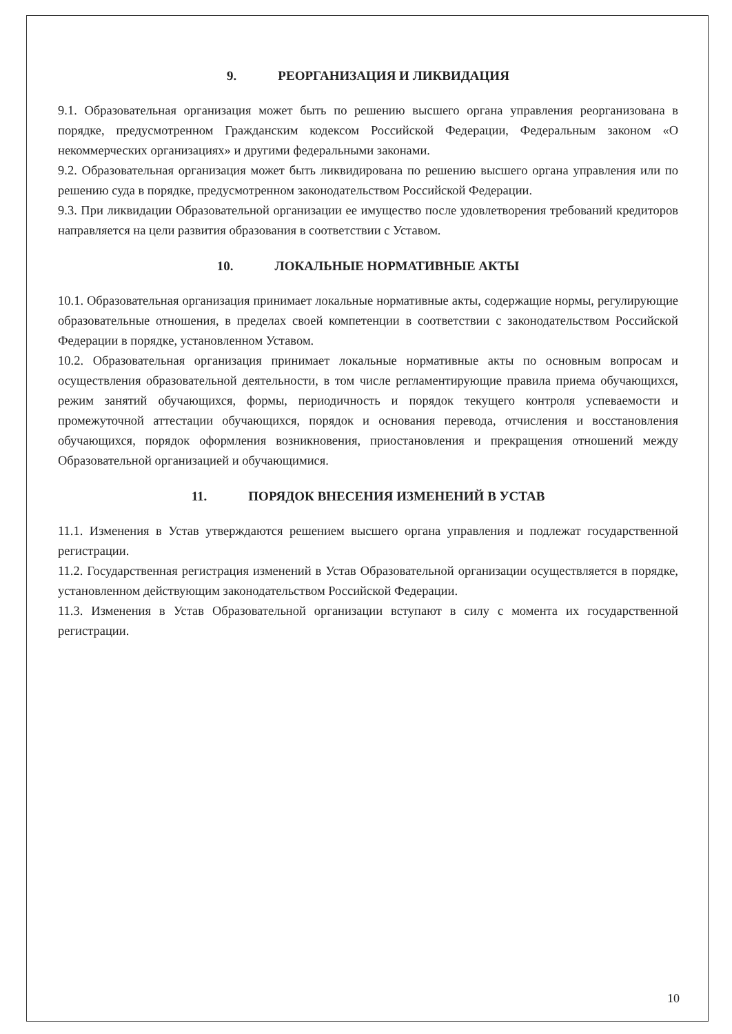9. РЕОРГАНИЗАЦИЯ И ЛИКВИДАЦИЯ
9.1. Образовательная организация может быть по решению высшего органа управления реорганизована в порядке, предусмотренном Гражданским кодексом Российской Федерации, Федеральным законом «О некоммерческих организациях» и другими федеральными законами.
9.2. Образовательная организация может быть ликвидирована по решению высшего органа управления или по решению суда в порядке, предусмотренном законодательством Российской Федерации.
9.3. При ликвидации Образовательной организации ее имущество после удовлетворения требований кредиторов направляется на цели развития образования в соответствии с Уставом.
10. ЛОКАЛЬНЫЕ НОРМАТИВНЫЕ АКТЫ
10.1. Образовательная организация принимает локальные нормативные акты, содержащие нормы, регулирующие образовательные отношения, в пределах своей компетенции в соответствии с законодательством Российской Федерации в порядке, установленном Уставом.
10.2. Образовательная организация принимает локальные нормативные акты по основным вопросам и осуществления образовательной деятельности, в том числе регламентирующие правила приема обучающихся, режим занятий обучающихся, формы, периодичность и порядок текущего контроля успеваемости и промежуточной аттестации обучающихся, порядок и основания перевода, отчисления и восстановления обучающихся, порядок оформления возникновения, приостановления и прекращения отношений между Образовательной организацией и обучающимися.
11. ПОРЯДОК ВНЕСЕНИЯ ИЗМЕНЕНИЙ В УСТАВ
11.1. Изменения в Устав утверждаются решением высшего органа управления и подлежат государственной регистрации.
11.2. Государственная регистрация изменений в Устав Образовательной организации осуществляется в порядке, установленном действующим законодательством Российской Федерации.
11.3. Изменения в Устав Образовательной организации вступают в силу с момента их государственной регистрации.
10